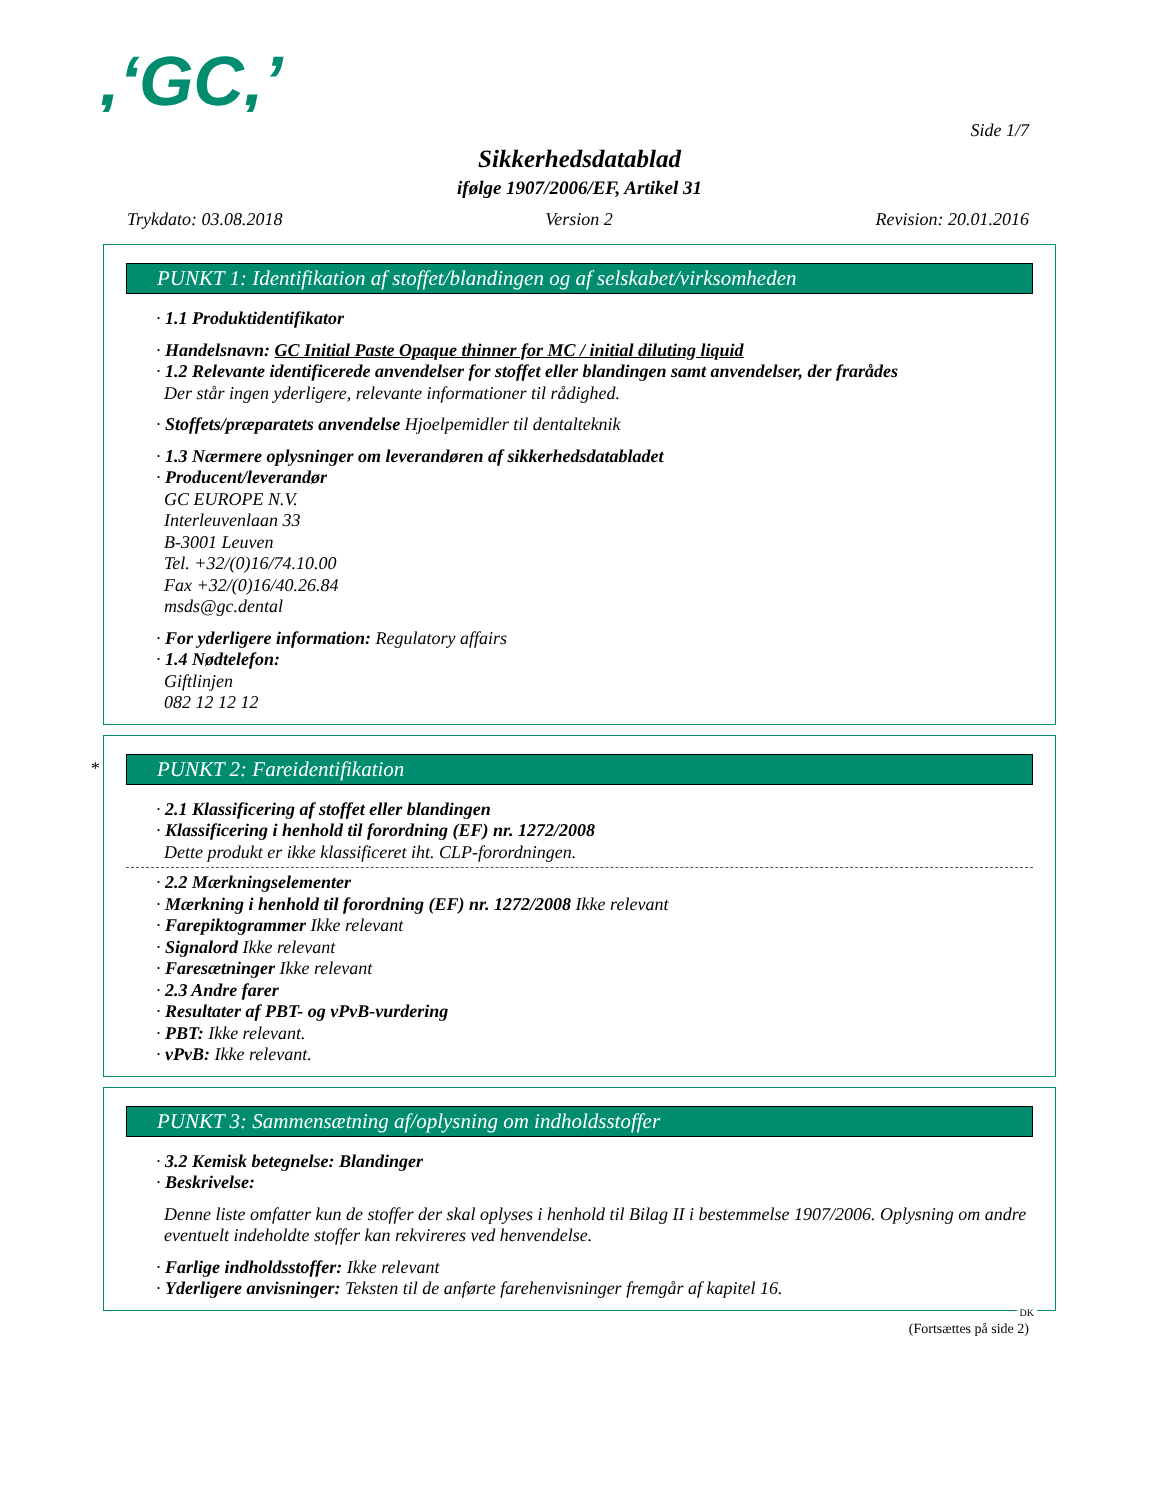,‘GC,’
Side 1/7
Sikkerhedsdatablad
ifølge 1907/2006/EF, Artikel 31
Trykdato: 03.08.2018 Version 2 Revision: 20.01.2016
PUNKT 1: Identifikation af stoffet/blandingen og af selskabet/virksomheden
· 1.1 Produktidentifikator
· Handelsnavn: GC Initial Paste Opaque thinner for MC / initial diluting liquid
· 1.2 Relevante identificerede anvendelser for stoffet eller blandingen samt anvendelser, der frarådes
Der står ingen yderligere, relevante informationer til rådighed.
· Stoffets/præparatets anvendelse Hjoelpemidler til dentalteknik
· 1.3 Nærmere oplysninger om leverandøren af sikkerhedsdatabladet
· Producent/leverandør
GC EUROPE N.V.
Interleuvenlaan 33
B-3001 Leuven
Tel. +32/(0)16/74.10.00
Fax +32/(0)16/40.26.84
msds@gc.dental
· For yderligere information: Regulatory affairs
· 1.4 Nødtelefon:
Giftlinjen
082 12 12 12
*
PUNKT 2: Fareidentifikation
· 2.1 Klassificering af stoffet eller blandingen
· Klassificering i henhold til forordning (EF) nr. 1272/2008
Dette produkt er ikke klassificeret iht. CLP-forordningen.
· 2.2 Mærkningselementer
· Mærkning i henhold til forordning (EF) nr. 1272/2008 Ikke relevant
· Farepiktogrammer Ikke relevant
· Signalord Ikke relevant
· Faresætninger Ikke relevant
· 2.3 Andre farer
· Resultater af PBT- og vPvB-vurdering
· PBT: Ikke relevant.
· vPvB: Ikke relevant.
PUNKT 3: Sammensætning af/oplysning om indholdsstoffer
· 3.2 Kemisk betegnelse: Blandinger
· Beskrivelse:
Denne liste omfatter kun de stoffer der skal oplyses i henhold til Bilag II i bestemmelse 1907/2006. Oplysning om andre eventuelt indeholdte stoffer kan rekvireres ved henvendelse.
· Farlige indholdsstoffer: Ikke relevant
· Yderligere anvisninger: Teksten til de anførte farehenvisninger fremgår af kapitel 16.
DK
(Fortsættes på side 2)